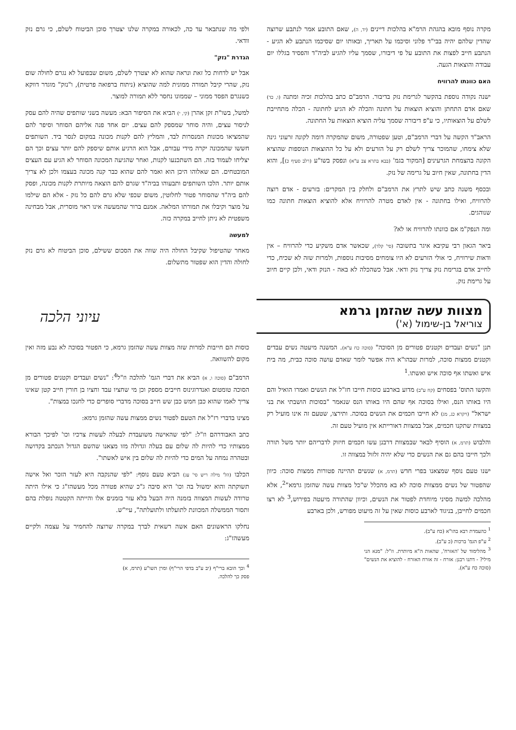מקרה נוסף מובא בהגהת הרמ"א בהלכות דיינים (יד, ה), שאם התובע אמר לנתבע שרוצה שהדין שלהם יהיה בבי"ד פלוני וסיכמו על תאריך, ובאותו יום שסיכמו הנתבע לא הגיע - הנתבע חייב לפצות את התובע על פי דיבורו, שסמך עליו להגיע לביה"ד והפסיד בגללו יום עבודה והוצאות הגעה.
האם כוונתו להרוויח
ישנה נקודה נוספת בהקשר לגרימת נזק בדיבור. הרמב"ם כתב בהלכות זכיה ומתנה (ו, כד) שאם אדם התחתן והוציא הוצאות על חתונה והכלה לא הגיע לחתונה - הכלה מתחייבת לשלם על הוצאותיו, כי ע"פ דיבורה שסמך עליה הוציא הוצאות על החתונה.
הראב"ד הקשה על דברי הרמב"ם, וטען שפטורה, משום שהמקרה דומה לקונה זרעוני גינה שלא צימחו, שהמוכר צריך לשלם רק על הזרעים ולא על כל ההוצאות הנוספות שהוציא הקונה בהצמחת הגרעינים [המקור בגמ' (בבא בתרא צב ע"א) ונפסק בשו"ע (רלב סעיף כ)], והוא הדין בחתונה, שאין חיוב על גרימה של נזק.
ובכסף משנה כתב שיש לתרץ את הרמב"ם ולחלק בין המקרים: בזרעים - אדם רוצה להרוויח, ואילו בחתונה - אין לאדם מטרה להרוויח אלא להוציא הוצאות חתונה כמו שנוהגים.
ומה הנפק"מ אם כוונתו להרוויח או לא?
ביאר הגאון רבי עקיבא איגר בתשובה (סי' קלד), שכאשר אדם משקיע כדי להרוויח – אין ודאות שירוויח, כי אולי הזרעים לא היו צומחים מסיבות נוספות, ולמרות שזה לא שכיח, כדי לחייב אדם בגרימת נזק צריך נזק ודאי. אבל כשהכלה לא באה - הנזק ודאי, ולכן קיים חיוב על גרימת נזק.
ולפי מה שנתבאר עד כה, לכאורה במקרה שלנו יצטרך סוכן הביטוח לשלם, כי גרם נזק וודאי.
הגדרת "נזק"
אבל יש לדחות כל זאת ונראה שהוא לא יצטרך לשלם, משום שבפועל לא נגרם לחולה שום נזק, שהרי קיבל תמורה ממונית למה שהוציא (ניתוח ברפואה פרטית), ו"נזק" מוגדר דווקא כשנגרם הפסד ממוני – שממונו נחסר ללא תמורה למוצר.
למשל, בשו"ת זקן אהרן (קי, י) הביא את הסיפור הבא: מעשה בשני שותפים שהיה להם עסק לניסור עצים, והיה סוחר שמספק להם עצים. יום אחד פנה אליהם הסוחר וסיפר להם שהמציאו מכונות המנסרות לבד, והמליץ להם לקנות מכונה במקום לנסר ביד. השותפים חששו שהמכונה יקרה מידי עבורם, אבל הוא הרגיע אותם שיספק להם יותר עצים וכך הם יצליחו לעמוד בזה. הם השתכנעו לקנות, ואחר שהגיעה המכונה הסוחר לא הגיע עם העצים המובטחים. הם שאלוהו היכן הוא ואמר להם שהוא כבר קנה מכונה בעצמו ולכן לא צריך אותם יותר. הלכו השותפים ותבעוהו בביה"ד שגרם להם הוצאה מיותרת לקנות מכונה, ופסק להם ביה"ד שהסוחר פטור לחלוטין, משום שכפי שלא גרם להם כל נזק - אלא הם שילמו על מוצר וקיבלו את תמורתו המלאה. אמנם ברור שהמעשה אינו ראוי מוסרית, אבל מבחינה משפטית לא ניתן לחייב במקרה כזה.
למעשה
מאחר שהטיפול שקיבל החולה היה שווה את הסכום ששילם, סוכן הביטוח לא גרם נזק לחולה והדין הוא שפטור מתשלום.
מצוות עשה שהזמן גרמא
צוריאל בן-שימול (א')
עיוני הלכה
תנן "נשים ועבדים וקטנים פטורים מן הסוכה" (סוכה כח ע"א). המשנה מיעטה נשים עבדים וקטנים ממצות סוכה, למרות שבהו"א היה אפשר לומר שאדם עושה סוכה כבית, מה בית איש ואשתו אף סוכה איש ואשתו.<sup>1</sup>
והקשו התוס' בפסחים (קח ע"ב) מדוע בארבע כוסות חייבו חז"ל את הנשים ואמרו הואיל והם היו באותו הנס, ואילו בסוכה אף שהם היו באותו הנס שנאמר "בסוכות הושבתי את בני ישראל" (ויקרא כג, מג) לא חייבו חכמים את הנשים בסוכה. ותירצו, שטעם זה אינו מועיל רק במצוות שתקנו חכמים, אבל במצוות דאורייתא אין מועיל טעם זה.
והלבוש (תרמ, א) הוסיף לבאר שבמצוות דרבנן עשו חכמים חיזוק לדבריהם יותר משל תורה ולכך חייבו בהם גם את הנשים כדי שלא יהיה זלזול במצווה זו.
ישנו טעם נוסף שמצאנו בפרי חדש (תרמ, א) שנשים תהיינה פטורות ממצות סוכה: כיוון שהפטור של נשים ממצוות סוכה לא בא מהכלל ש"כל מצוות עשה שהזמן גרמא"<sup>2</sup>, אלא מהלכה למשה מסיני מיוחדת לפטור את הנשים, וכיוון שהתורה מיעטה בפירוש,<sup>3</sup> לא רצו חכמים לחייבן, בניגוד לארבע כוסות שאין על זה מיעוט מפורש, ולכן בארבע
<sup>1</sup> כהעמדת רבא בהו"א (כח ע"ב).
<sup>2</sup> ע"פ הגמ' ברכות (כ ע"ב).
<sup>3</sup> מהלימוד של 'האזרח', שהאות ה"א מיותרת. וז"ל: "מנא הני מילי? - דתנו רבנן: אזרח - זה אזרח האזרח - להוציא את הנשים" (סוכה כח ע"א).
כוסות הם חייבות למרות שזה מצוות עשה שהזמן גרמא, כי הפטור בסוכה לא נבע מזה ואין מקום להשוואה.
הרמב"ם (סוכה ו, א) הביא את דברי הגמ' להלכה וז"ל<sup>4</sup>: "נשים ועבדים וקטנים פטורים מן הסוכה טומטום ואנדרוגינוס חייבים מספק וכן מי שחציו עבד וחציו בן חורין חייב קטן שאינו צריך לאמו שהוא כבן חמש כבן שש חייב בסוכה מדברי סופרים כדי לחנכו במצות".
מצינו בדברי רז"ל את הטעם לפטור נשים ממצות עשה שהזמן גרמא:
כתב האבודרהם וז"ל: "לפי שהאישה משועבדת לבעלה לעשות צרכיו וכו' לפיכך הבורא ממצותיו כדי להיות לה שלום עם בעלה וגדולה מזו מצאנו שהשם הגדול הנכתב בקדושה ובטהרה נמחה על המים כדי להיות לה שלום בין איש לאשתו".
הכלבו (הל' מילה ריש סי' עג) הביא טעם נוסף: "לפי שהנקבה היא לעזר הזכר ואל אישה תשוקתה והוא ימשול בה וכו' היא סיבה ג"כ שהיא פטורה מכל מעשהז"ג כי אילו היתה טרודה לעשות המצווה בזמנה היה הבעל בלא עזר בזמנים אלו והייתה הקטטה נופלת בהם ותסור הממשלה המכוונת לתועלתו ולתועלתה", עיי"ש.
נחלקו הראשונים האם אשה רשאית לברך במקרה שרוצה להחמיר על עצמה ולקיים מעשהז"ג:
<sup>4</sup> וכך הובא ברי"ף (יב ע"ב בדפי הרי"ף) ומרן השו"ע (תרמ, א) פסק כך להלכה.